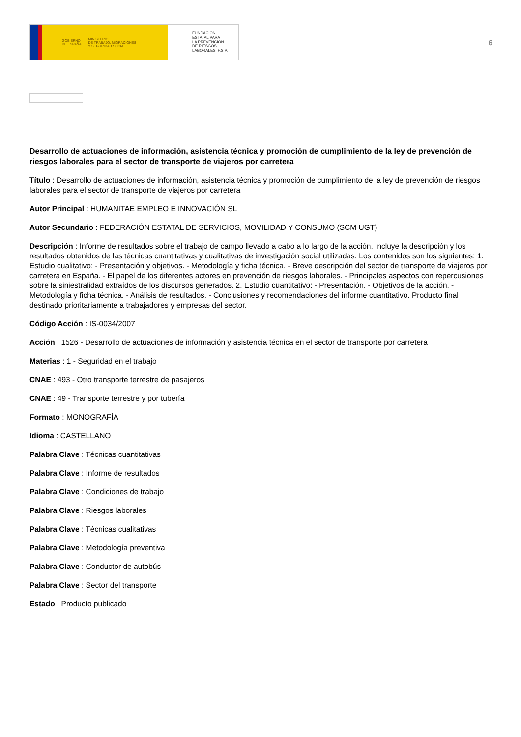GOBIERNO
DE ESPAÑA MINISTERIO
DE TRABAJO, MIGRACIONES
Y SEGURIDAD SOCIAL
FUNDACIÓN
ESTATAL PARA
LA PREVENCIÓN
DE RIESGOS
LABORALES, F.S.P.
6
Desarrollo de actuaciones de información, asistencia técnica y promoción de cumplimiento de la ley de prevención de riesgos laborales para el sector de transporte de viajeros por carretera
Título : Desarrollo de actuaciones de información, asistencia técnica y promoción de cumplimiento de la ley de prevención de riesgos laborales para el sector de transporte de viajeros por carretera
Autor Principal : HUMANITAE EMPLEO E INNOVACIÓN SL
Autor Secundario : FEDERACIÓN ESTATAL DE SERVICIOS, MOVILIDAD Y CONSUMO (SCM UGT)
Descripción : Informe de resultados sobre el trabajo de campo llevado a cabo a lo largo de la acción. Incluye la descripción y los resultados obtenidos de las técnicas cuantitativas y cualitativas de investigación social utilizadas. Los contenidos son los siguientes: 1. Estudio cualitativo: - Presentación y objetivos. - Metodología y ficha técnica. - Breve descripción del sector de transporte de viajeros por carretera en España. - El papel de los diferentes actores en prevención de riesgos laborales. - Principales aspectos con repercusiones sobre la siniestralidad extraídos de los discursos generados. 2. Estudio cuantitativo: - Presentación. - Objetivos de la acción. - Metodología y ficha técnica. - Análisis de resultados. - Conclusiones y recomendaciones del informe cuantitativo. Producto final destinado prioritariamente a trabajadores y empresas del sector.
Código Acción : IS-0034/2007
Acción : 1526 - Desarrollo de actuaciones de información y asistencia técnica en el sector de transporte por carretera
Materias : 1 - Seguridad en el trabajo
CNAE : 493 - Otro transporte terrestre de pasajeros
CNAE : 49 - Transporte terrestre y por tubería
Formato : MONOGRAFÍA
Idioma : CASTELLANO
Palabra Clave : Técnicas cuantitativas
Palabra Clave : Informe de resultados
Palabra Clave : Condiciones de trabajo
Palabra Clave : Riesgos laborales
Palabra Clave : Técnicas cualitativas
Palabra Clave : Metodología preventiva
Palabra Clave : Conductor de autobús
Palabra Clave : Sector del transporte
Estado : Producto publicado